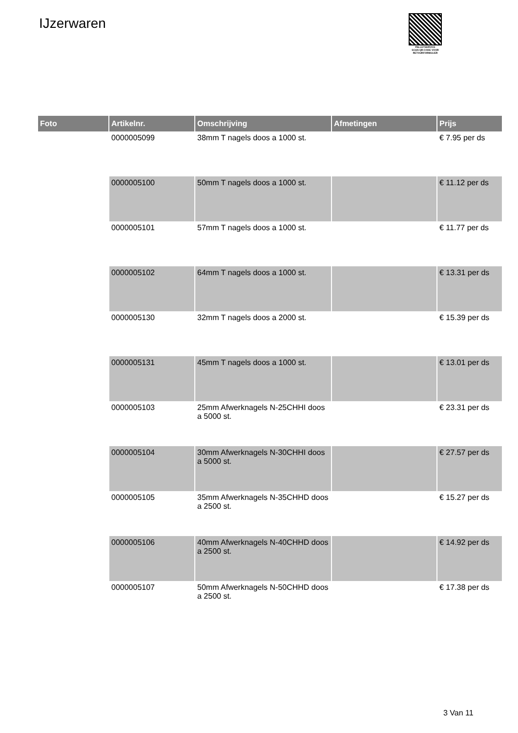IJzerwaren
PALLETSERVICE
SCAN QR-CODE VOOR
RETOURFORMULIER
| Foto | Artikelnr. | Omschrijving | Afmetingen | Prijs |
| --- | --- | --- | --- | --- |
| | 0000005099 | 38mm T nagels doos a 1000 st. | | € 7.95 per ds |
| | 0000005100 | 50mm T nagels doos a 1000 st. | | € 11.12 per ds |
| | 0000005101 | 57mm T nagels doos a 1000 st. | | € 11.77 per ds |
| | 0000005102 | 64mm T nagels doos a 1000 st. | | € 13.31 per ds |
| | 0000005130 | 32mm T nagels doos a 2000 st. | | € 15.39 per ds |
| | 0000005131 | 45mm T nagels doos a 1000 st. | | € 13.01 per ds |
| | 0000005103 | 25mm Afwerknagels N-25CHHI doos a 5000 st. | | € 23.31 per ds |
| | 0000005104 | 30mm Afwerknagels N-30CHHI doos a 5000 st. | | € 27.57 per ds |
| | 0000005105 | 35mm Afwerknagels N-35CHHD doos a 2500 st. | | € 15.27 per ds |
| | 0000005106 | 40mm Afwerknagels N-40CHHD doos a 2500 st. | | € 14.92 per ds |
| | 0000005107 | 50mm Afwerknagels N-50CHHD doos a 2500 st. | | € 17.38 per ds |
3 Van 11